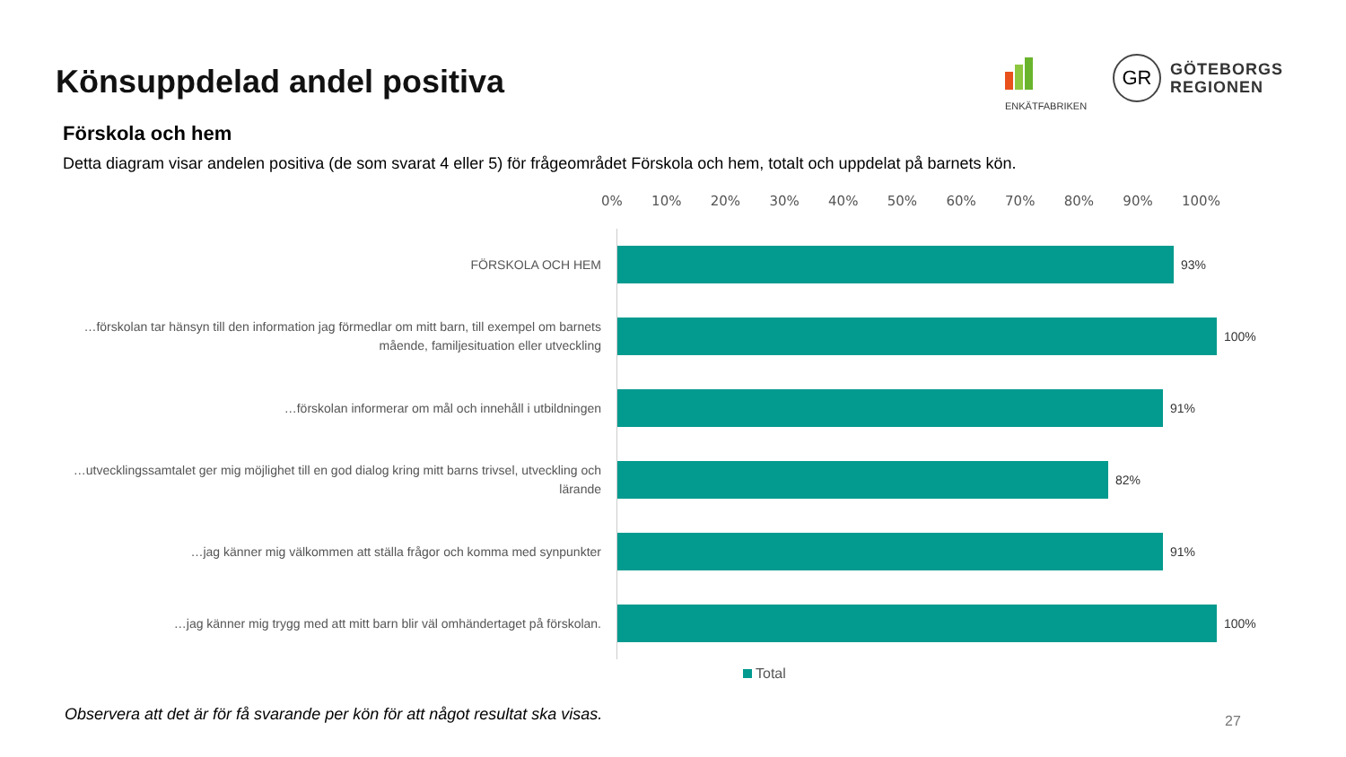Könsuppdelad andel positiva
ENKÄTFABRIKEN
GR
GÖTEBORGS
REGIONEN
Förskola och hem
Detta diagram visar andelen positiva (de som svarat 4 eller 5) för frågeområdet Förskola och hem, totalt och uppdelat på barnets kön.
0% 10% 20% 30% 40% 50% 60% 70% 80% 90% 100%
FÖRSKOLA OCH HEM
93%
…förskolan tar hänsyn till den information jag förmedlar om mitt barn, till exempel om barnets mående, familjesituation eller utveckling
100%
…förskolan informerar om mål och innehåll i utbildningen
91%
…utvecklingssamtalet ger mig möjlighet till en god dialog kring mitt barns trivsel, utveckling och lärande
82%
…jag känner mig välkommen att ställa frågor och komma med synpunkter
91%
…jag känner mig trygg med att mitt barn blir väl omhändertaget på förskolan.
100%
Total
Observera att det är för få svarande per kön för att något resultat ska visas.
27